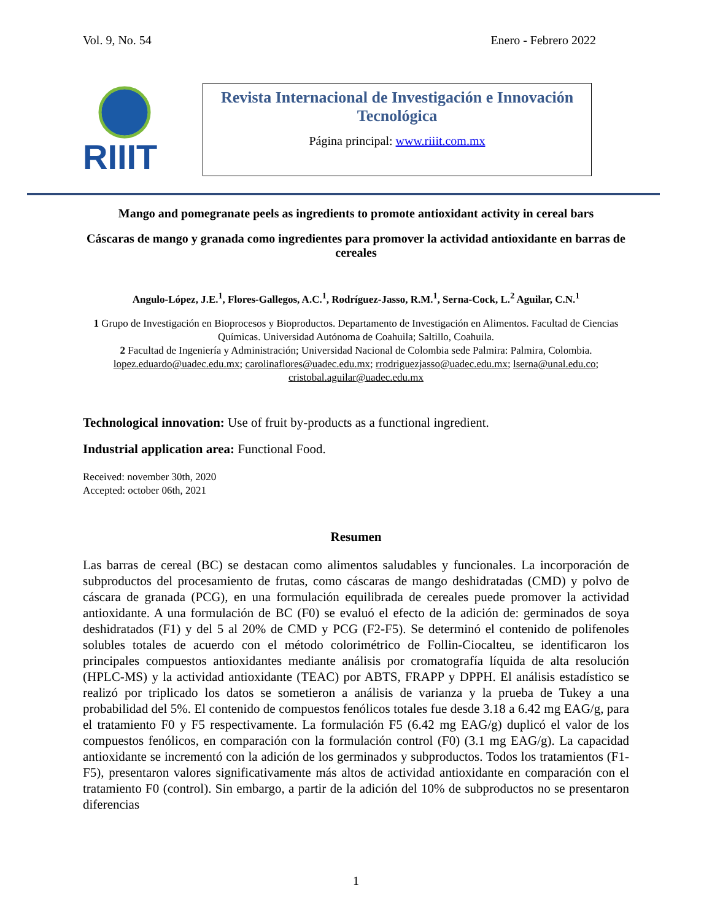Vol. 9, No. 54 Enero - Febrero 2022
RIIIT
Revista Internacional de Investigación e Innovación Tecnológica
Página principal: www.riiit.com.mx
Mango and pomegranate peels as ingredients to promote antioxidant activity in cereal bars
Cáscaras de mango y granada como ingredientes para promover la actividad antioxidante en barras de cereales
Angulo-López, J.E.<sup>1</sup>, Flores-Gallegos, A.C.<sup>1</sup>, Rodríguez-Jasso, R.M.<sup>1</sup>, Serna-Cock, L.<sup>2</sup> Aguilar, C.N.<sup>1</sup>
1 Grupo de Investigación en Bioprocesos y Bioproductos. Departamento de Investigación en Alimentos. Facultad de Ciencias Químicas. Universidad Autónoma de Coahuila; Saltillo, Coahuila.
2 Facultad de Ingeniería y Administración; Universidad Nacional de Colombia sede Palmira: Palmira, Colombia.
lopez.eduardo@uadec.edu.mx; carolinaflores@uadec.edu.mx; rrodriguezjasso@uadec.edu.mx; lserna@unal.edu.co; cristobal.aguilar@uadec.edu.mx
Technological innovation: Use of fruit by-products as a functional ingredient.
Industrial application area: Functional Food.
Received: november 30th, 2020
Accepted: october 06th, 2021
Resumen
Las barras de cereal (BC) se destacan como alimentos saludables y funcionales. La incorporación de subproductos del procesamiento de frutas, como cáscaras de mango deshidratadas (CMD) y polvo de cáscara de granada (PCG), en una formulación equilibrada de cereales puede promover la actividad antioxidante. A una formulación de BC (F0) se evaluó el efecto de la adición de: germinados de soya deshidratados (F1) y del 5 al 20% de CMD y PCG (F2-F5). Se determinó el contenido de polifenoles solubles totales de acuerdo con el método colorimétrico de Follin-Ciocalteu, se identificaron los principales compuestos antioxidantes mediante análisis por cromatografía líquida de alta resolución (HPLC-MS) y la actividad antioxidante (TEAC) por ABTS, FRAPP y DPPH. El análisis estadístico se realizó por triplicado los datos se sometieron a análisis de varianza y la prueba de Tukey a una probabilidad del 5%. El contenido de compuestos fenólicos totales fue desde 3.18 a 6.42 mg EAG/g, para el tratamiento F0 y F5 respectivamente. La formulación F5 (6.42 mg EAG/g) duplicó el valor de los compuestos fenólicos, en comparación con la formulación control (F0) (3.1 mg EAG/g). La capacidad antioxidante se incrementó con la adición de los germinados y subproductos. Todos los tratamientos (F1-F5), presentaron valores significativamente más altos de actividad antioxidante en comparación con el tratamiento F0 (control). Sin embargo, a partir de la adición del 10% de subproductos no se presentaron diferencias
1